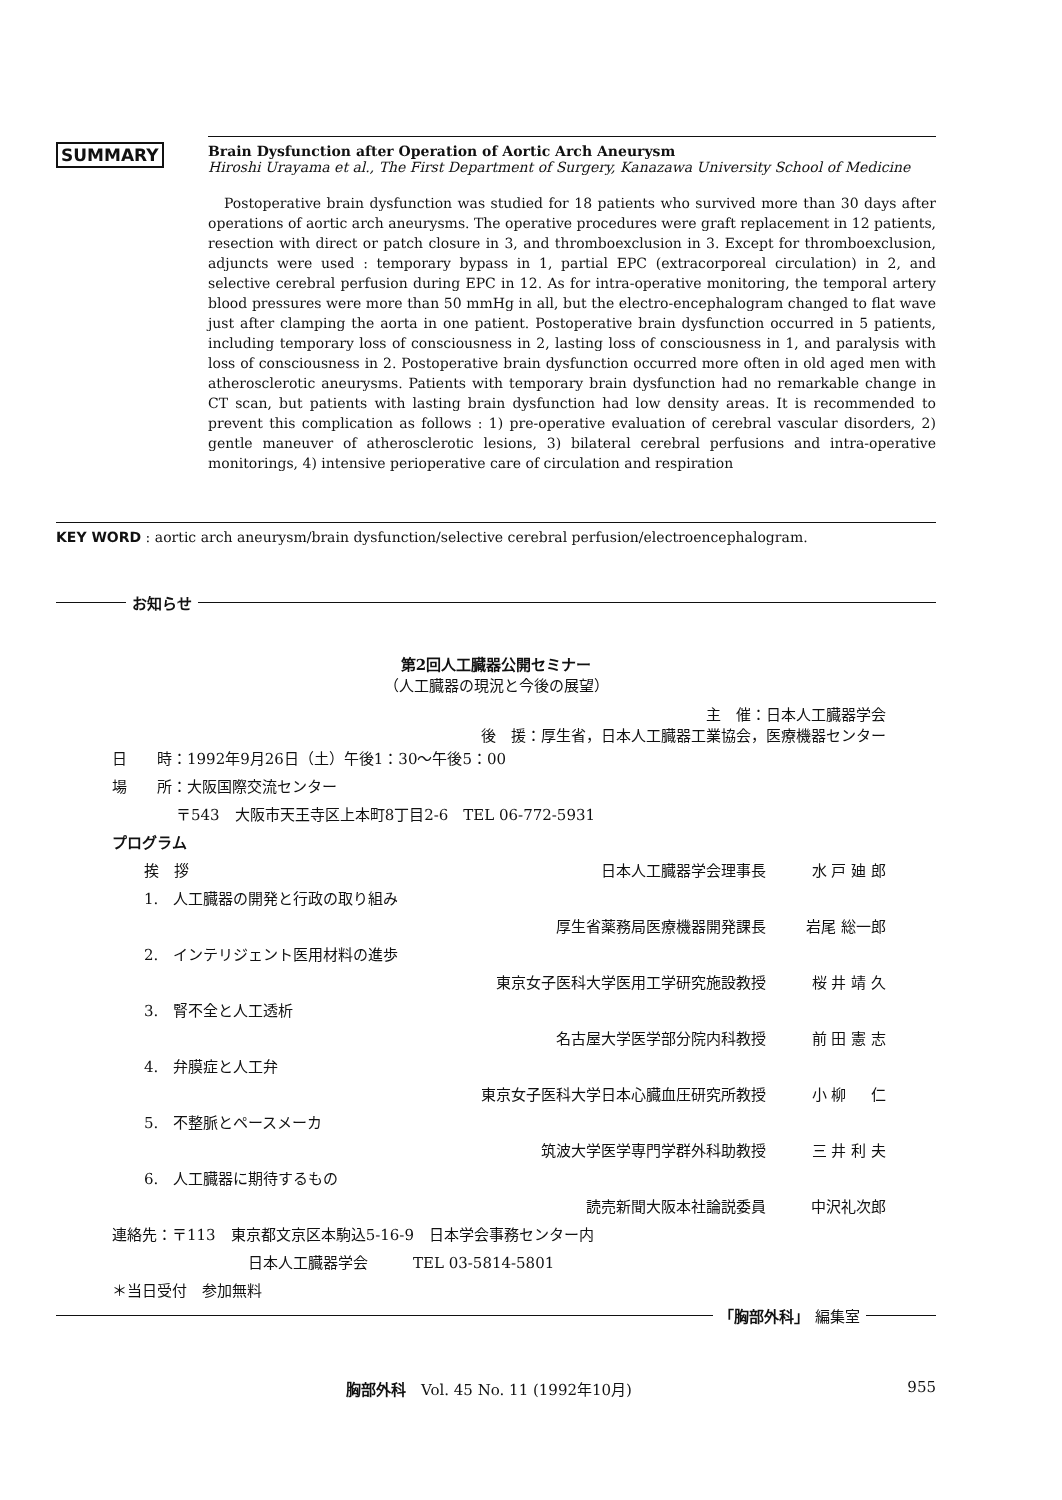SUMMARY
Brain Dysfunction after Operation of Aortic Arch Aneurysm
Hiroshi Urayama et al., The First Department of Surgery, Kanazawa University School of Medicine
Postoperative brain dysfunction was studied for 18 patients who survived more than 30 days after operations of aortic arch aneurysms. The operative procedures were graft replacement in 12 patients, resection with direct or patch closure in 3, and thromboexclusion in 3. Except for thromboexclusion, adjuncts were used : temporary bypass in 1, partial EPC (extracorporeal circulation) in 2, and selective cerebral perfusion during EPC in 12. As for intra-operative monitoring, the temporal artery blood pressures were more than 50 mmHg in all, but the electro-encephalogram changed to flat wave just after clamping the aorta in one patient. Postoperative brain dysfunction occurred in 5 patients, including temporary loss of consciousness in 2, lasting loss of consciousness in 1, and paralysis with loss of consciousness in 2. Postoperative brain dysfunction occurred more often in old aged men with atherosclerotic aneurysms. Patients with temporary brain dysfunction had no remarkable change in CT scan, but patients with lasting brain dysfunction had low density areas. It is recommended to prevent this complication as follows : 1) pre-operative evaluation of cerebral vascular disorders, 2) gentle maneuver of atherosclerotic lesions, 3) bilateral cerebral perfusions and intra-operative monitorings, 4) intensive perioperative care of circulation and respiration
KEY WORD : aortic arch aneurysm/brain dysfunction/selective cerebral perfusion/electroencephalogram.
お知らせ
第2回人工臓器公開セミナー
（人工臓器の現況と今後の展望）
主　催：日本人工臓器学会
後　援：厚生省，日本人工臓器工業協会，医療機器センター
日　　時：1992年9月26日（土）午後1：30〜午後5：00
場　　所：大阪国際交流センター
〒543　大阪市天王寺区上本町8丁目2-6　TEL 06-772-5931
プログラム
挨　拶 日本人工臓器学会理事長 水 戸 廸 郎
1.　人工臓器の開発と行政の取り組み
厚生省薬務局医療機器開発課長 岩尾 総一郎
2.　インテリジェント医用材料の進歩
東京女子医科大学医用工学研究施設教授 桜 井 靖 久
3.　腎不全と人工透析
名古屋大学医学部分院内科教授 前 田 憲 志
4.　弁膜症と人工弁
東京女子医科大学日本心臓血圧研究所教授 小 柳 　 仁
5.　不整脈とペースメーカ
筑波大学医学専門学群外科助教授 三 井 利 夫
6.　人工臓器に期待するもの
読売新聞大阪本社論説委員 中沢礼次郎
連絡先：〒113　東京都文京区本駒込5-16-9　日本学会事務センター内
日本人工臓器学会　　　TEL 03-5814-5801
＊当日受付　参加無料
「胸部外科」 編集室
胸部外科　Vol. 45 No. 11 (1992年10月) 955